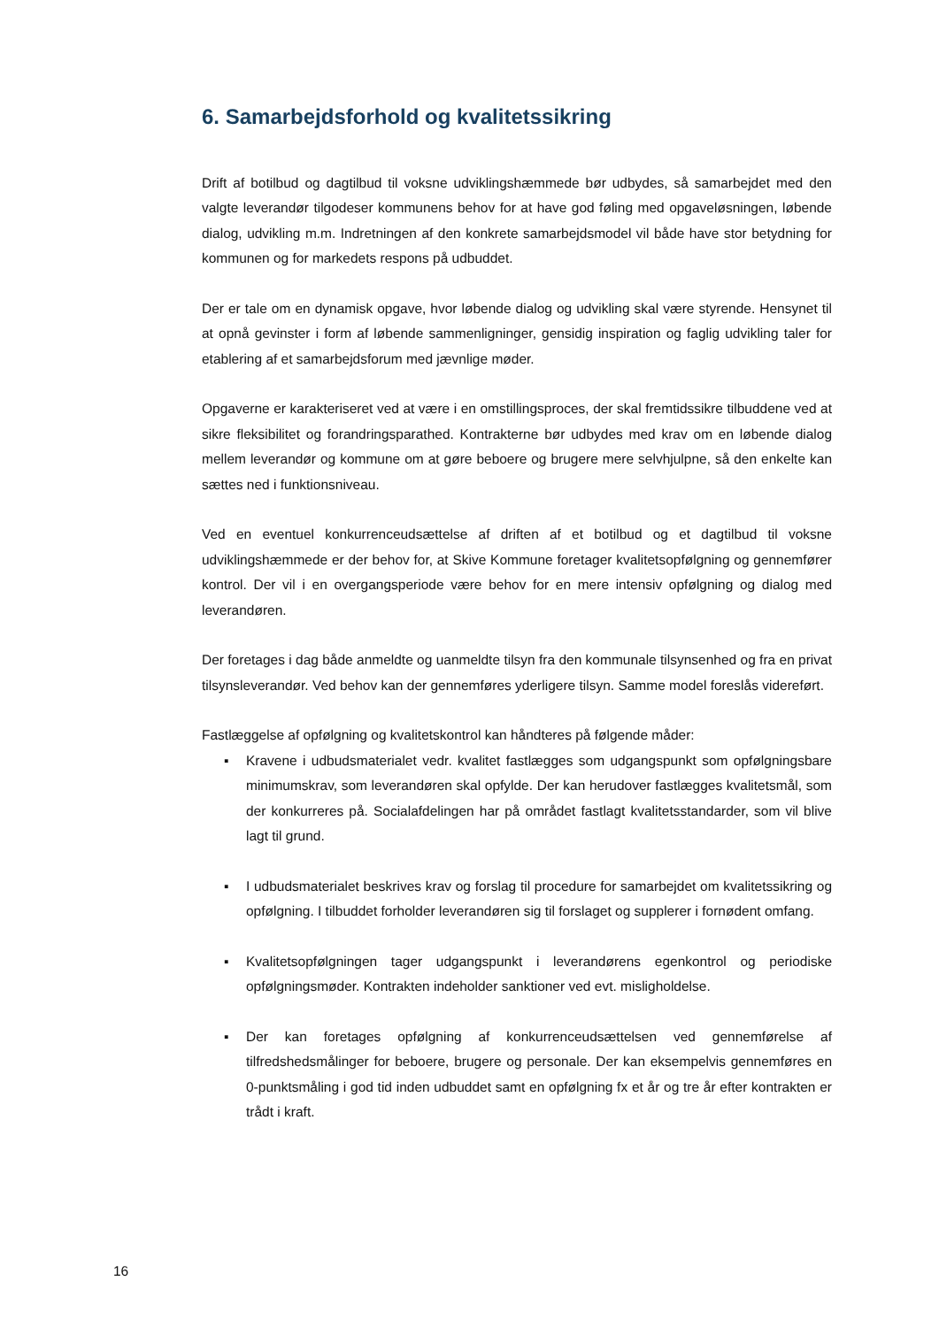6. Samarbejdsforhold og kvalitetssikring
Drift af botilbud og dagtilbud til voksne udviklingshæmmede bør udbydes, så samarbejdet med den valgte leverandør tilgodeser kommunens behov for at have god føling med opgaveløsningen, løbende dialog, udvikling m.m. Indretningen af den konkrete samarbejdsmodel vil både have stor betydning for kommunen og for markedets respons på udbuddet.
Der er tale om en dynamisk opgave, hvor løbende dialog og udvikling skal være styrende. Hensynet til at opnå gevinster i form af løbende sammenligninger, gensidig inspiration og faglig udvikling taler for etablering af et samarbejdsforum med jævnlige møder.
Opgaverne er karakteriseret ved at være i en omstillingsproces, der skal fremtidssikre tilbuddene ved at sikre fleksibilitet og forandringsparathed. Kontrakterne bør udbydes med krav om en løbende dialog mellem leverandør og kommune om at gøre beboere og brugere mere selvhjulpne, så den enkelte kan sættes ned i funktionsniveau.
Ved en eventuel konkurrenceudsættelse af driften af et botilbud og et dagtilbud til voksne udviklingshæmmede er der behov for, at Skive Kommune foretager kvalitetsopfølgning og gennemfører kontrol. Der vil i en overgangsperiode være behov for en mere intensiv opfølgning og dialog med leverandøren.
Der foretages i dag både anmeldte og uanmeldte tilsyn fra den kommunale tilsynsenhed og fra en privat tilsynsleverandør. Ved behov kan der gennemføres yderligere tilsyn. Samme model foreslås videreført.
Fastlæggelse af opfølgning og kvalitetskontrol kan håndteres på følgende måder:
▪ Kravene i udbudsmaterialet vedr. kvalitet fastlægges som udgangspunkt som opfølgningsbare minimumskrav, som leverandøren skal opfylde. Der kan herudover fastlægges kvalitetsmål, som der konkurreres på. Socialafdelingen har på området fastlagt kvalitetsstandarder, som vil blive lagt til grund.
▪ I udbudsmaterialet beskrives krav og forslag til procedure for samarbejdet om kvalitetssikring og opfølgning. I tilbuddet forholder leverandøren sig til forslaget og supplerer i fornødent omfang.
▪ Kvalitetsopfølgningen tager udgangspunkt i leverandørens egenkontrol og periodiske opfølgningsmøder. Kontrakten indeholder sanktioner ved evt. misligholdelse.
▪ Der kan foretages opfølgning af konkurrenceudsættelsen ved gennemførelse af tilfredshedsmålinger for beboere, brugere og personale. Der kan eksempelvis gennemføres en 0-punktsmåling i god tid inden udbuddet samt en opfølgning fx et år og tre år efter kontrakten er trådt i kraft.
16